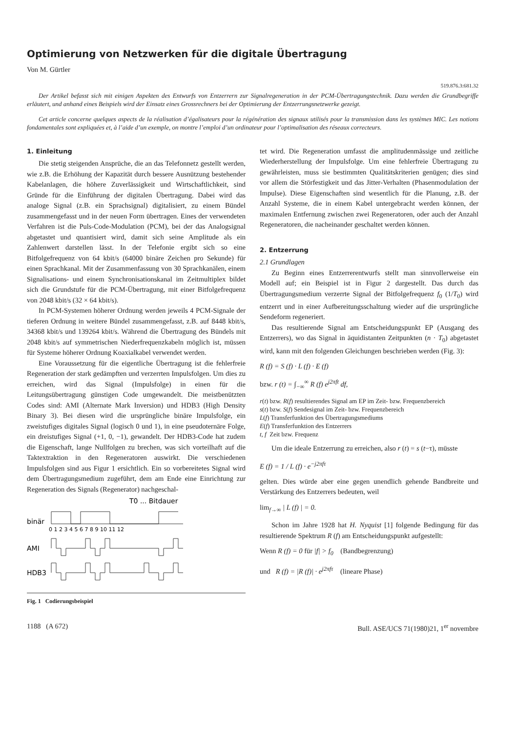Optimierung von Netzwerken für die digitale Übertragung
Von M. Gürtler
519.876.3:681.32
Der Artikel befasst sich mit einigen Aspekten des Entwurfs von Entzerrern zur Signalregeneration in der PCM-Übertragungstechnik. Dazu werden die Grundbegriffe erläutert, und anhand eines Beispiels wird der Einsatz eines Grossrechners bei der Optimierung der Entzerrungsnetzwerke gezeigt.
Cet article concerne quelques aspects de la réalisation d’égalisateurs pour la régénération des signaux utilisés pour la transmission dans les systèmes MIC. Les notions fondamentales sont expliquées et, à l’aide d’un exemple, on montre l’emploi d’un ordinateur pour l’optimalisation des réseaux correcteurs.
1. Einleitung
Die stetig steigenden Ansprüche, die an das Telefonnetz gestellt werden, wie z.B. die Erhöhung der Kapazität durch bessere Ausnützung bestehender Kabelanlagen, die höhere Zuverlässigkeit und Wirtschaftlichkeit, sind Gründe für die Einführung der digitalen Übertragung. Dabei wird das analoge Signal (z.B. ein Sprachsignal) digitalisiert, zu einem Bündel zusammengefasst und in der neuen Form übertragen. Eines der verwendeten Verfahren ist die Puls-Code-Modulation (PCM), bei der das Analogsignal abgetastet und quantisiert wird, damit sich seine Amplitude als ein Zahlenwert darstellen lässt. In der Telefonie ergibt sich so eine Bitfolgefrequenz von 64 kbit/s (64000 binäre Zeichen pro Sekunde) für einen Sprachkanal. Mit der Zusammenfassung von 30 Sprachkanälen, einem Signalisations- und einem Synchronisationskanal im Zeitmultiplex bildet sich die Grundstufe für die PCM-Übertragung, mit einer Bitfolgefrequenz von 2048 kbit/s (32 × 64 kbit/s).
In PCM-Systemen höherer Ordnung werden jeweils 4 PCM-Signale der tieferen Ordnung in weitere Bündel zusammengefasst, z.B. auf 8448 kbit/s, 34368 kbit/s und 139264 kbit/s. Während die Übertragung des Bündels mit 2048 kbit/s auf symmetrischen Niederfrequenzkabeln möglich ist, müssen für Systeme höherer Ordnung Koaxialkabel verwendet werden.
Eine Voraussetzung für die eigentliche Übertragung ist die fehlerfreie Regeneration der stark gedämpften und verzerrten Impulsfolgen. Um dies zu erreichen, wird das Signal (Impulsfolge) in einen für die Leitungsübertragung günstigen Code umgewandelt. Die meistbenützten Codes sind: AMI (Alternate Mark Inversion) und HDB3 (High Density Binary 3). Bei diesen wird die ursprüngliche binäre Impulsfolge, ein zweistufiges digitales Signal (logisch 0 und 1), in eine pseudoternäre Folge, ein dreistufiges Signal (+1, 0, −1), gewandelt. Der HDB3-Code hat zudem die Eigenschaft, lange Nullfolgen zu brechen, was sich vorteilhaft auf die Taktextraktion in den Regeneratoren auswirkt. Die verschiedenen Impulsfolgen sind aus Figur 1 ersichtlich. Ein so vorbereitetes Signal wird dem Übertragungsmedium zugeführt, dem am Ende eine Einrichtung zur Regeneration des Signals (Regenerator) nachgeschal-
T0 ... Bitdauer
binär
0 1 2 3 4 5 6 7 8 9 10 11 12
AMI
HDB3
Fig. 1 Codierungsbeispiel
tet wird. Die Regeneration umfasst die amplitudenmässige und zeitliche Wiederherstellung der Impulsfolge. Um eine fehlerfreie Übertragung zu gewährleisten, muss sie bestimmten Qualitätskriterien genügen; dies sind vor allem die Störfestigkeit und das Jitter-Verhalten (Phasenmodulation der Impulse). Diese Eigenschaften sind wesentlich für die Planung, z.B. der Anzahl Systeme, die in einem Kabel untergebracht werden können, der maximalen Entfernung zwischen zwei Regeneratoren, oder auch der Anzahl Regeneratoren, die nacheinander geschaltet werden können.
2. Entzerrung
2.1 Grundlagen
Zu Beginn eines Entzerrerentwurfs stellt man sinnvollerweise ein Modell auf; ein Beispiel ist in Figur 2 dargestellt. Das durch das Übertragungsmedium verzerrte Signal der Bitfolgefrequenz f<sub>0</sub> (1/T<sub>0</sub>) wird entzerrt und in einer Aufbereitungsschaltung wieder auf die ursprüngliche Sendeform regeneriert.
Das resultierende Signal am Entscheidungspunkt EP (Ausgang des Entzerrers), wo das Signal in äquidistanten Zeitpunkten (n · T<sub>0</sub>) abgetastet wird, kann mit den folgenden Gleichungen beschrieben werden (Fig. 3):
R (f) = S (f) · L (f) · E (f)
bzw. r (t) = ∫<sub>−∞</sub><sup>∞</sup> R (f) e<sup>j2πft</sup> df,
r(t) bzw. R(f) resultierendes Signal am EP im Zeit- bzw. Frequenzbereich
s(t) bzw. S(f) Sendesignal im Zeit- bzw. Frequenzbereich
L(f) Transferfunktion des Übertragungsmediums
E(f) Transferfunktion des Entzerrers
t, f Zeit bzw. Frequenz
Um die ideale Entzerrung zu erreichen, also r (t) = s (t−τ), müsste
E (f) = 1 / L (f) · e<sup>−j2πfτ</sup>
gelten. Dies würde aber eine gegen unendlich gehende Bandbreite und Verstärkung des Entzerrers bedeuten, weil
lim<sub>f→∞</sub> | L (f) | = 0.
Schon im Jahre 1928 hat H. Nyquist [1] folgende Bedingung für das resultierende Spektrum R (f) am Entscheidungspunkt aufgestellt:
Wenn R (f) = 0 für |f| > f<sub>0</sub> (Bandbegrenzung)
und R (f) = |R (f)| · e<sup>j2πfτ</sup> (lineare Phase)
1188 (A 672) Bull. ASE/UCS 71(1980)21, 1<sup>er</sup> novembre